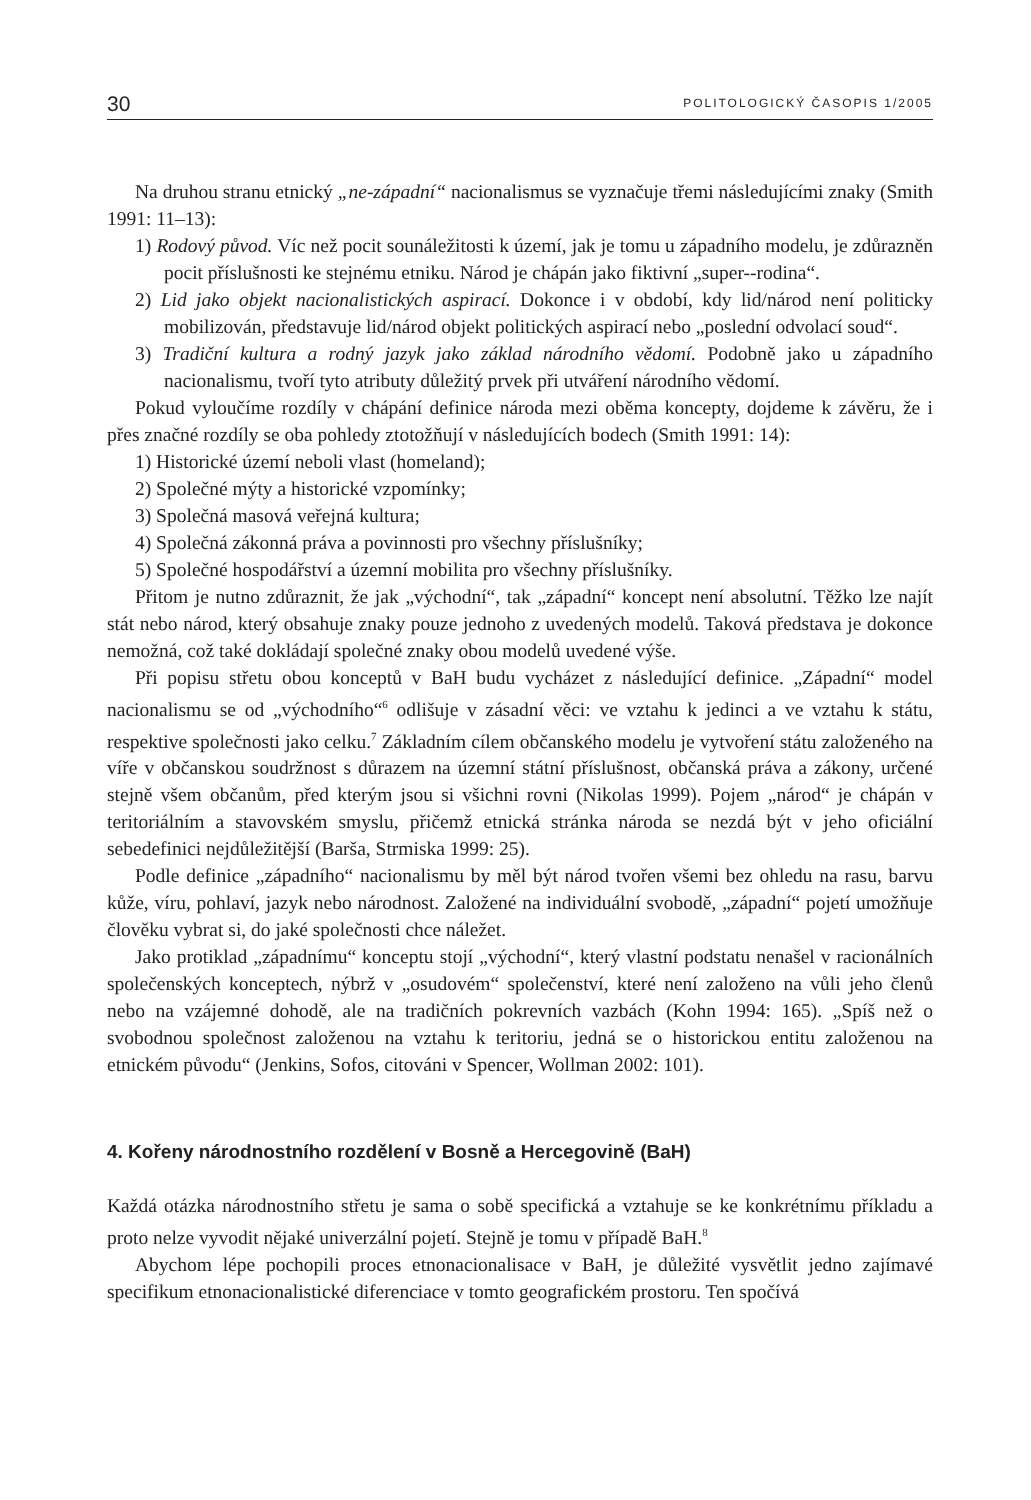30 POLITOLOGICKÝ ČASOPIS 1/2005
Na druhou stranu etnický „ne-západní“ nacionalismus se vyznačuje třemi následujícími znaky (Smith 1991: 11–13):
1) Rodový původ. Víc než pocit sounáležitosti k území, jak je tomu u západního modelu, je zdůrazněn pocit příslušnosti ke stejnému etniku. Národ je chápán jako fiktivní „super--rodina“.
2) Lid jako objekt nacionalistických aspirací. Dokonce i v období, kdy lid/národ není politicky mobilizován, představuje lid/národ objekt politických aspirací nebo „poslední odvolací soud“.
3) Tradiční kultura a rodný jazyk jako základ národního vědomí. Podobně jako u západního nacionalismu, tvoří tyto atributy důležitý prvek při utváření národního vědomí.
Pokud vyloučíme rozdíly v chápání definice národa mezi oběma koncepty, dojdeme k závěru, že i přes značné rozdíly se oba pohledy ztotožňují v následujících bodech (Smith 1991: 14):
1) Historické území neboli vlast (homeland);
2) Společné mýty a historické vzpomínky;
3) Společná masová veřejná kultura;
4) Společná zákonná práva a povinnosti pro všechny příslušníky;
5) Společné hospodářství a územní mobilita pro všechny příslušníky.
Přitom je nutno zdůraznit, že jak „východní“, tak „západní“ koncept není absolutní. Těžko lze najít stát nebo národ, který obsahuje znaky pouze jednoho z uvedených modelů. Taková představa je dokonce nemožná, což také dokládají společné znaky obou modelů uvedené výše.
Při popisu střetu obou konceptů v BaH budu vycházet z následující definice. „Západní“ model nacionalismu se od „východního“<sup>6</sup> odlišuje v zásadní věci: ve vztahu k jedinci a ve vztahu k státu, respektive společnosti jako celku.<sup>7</sup> Základním cílem občanského modelu je vytvoření státu založeného na víře v občanskou soudržnost s důrazem na územní státní příslušnost, občanská práva a zákony, určené stejně všem občanům, před kterým jsou si všichni rovni (Nikolas 1999). Pojem „národ“ je chápán v teritoriálním a stavovském smyslu, přičemž etnická stránka národa se nezdá být v jeho oficiální sebedefinici nejdůležitější (Barša, Strmiska 1999: 25).
Podle definice „západního“ nacionalismu by měl být národ tvořen všemi bez ohledu na rasu, barvu kůže, víru, pohlaví, jazyk nebo národnost. Založené na individuální svobodě, „západní“ pojetí umožňuje člověku vybrat si, do jaké společnosti chce náležet.
Jako protiklad „západnímu“ konceptu stojí „východní“, který vlastní podstatu nenašel v racionálních společenských konceptech, nýbrž v „osudovém“ společenství, které není založeno na vůli jeho členů nebo na vzájemné dohodě, ale na tradičních pokrevních vazbách (Kohn 1994: 165). „Spíš než o svobodnou společnost založenou na vztahu k teritoriu, jedná se o historickou entitu založenou na etnickém původu“ (Jenkins, Sofos, citováni v Spencer, Wollman 2002: 101).
4. Kořeny národnostního rozdělení v Bosně a Hercegovině (BaH)
Každá otázka národnostního střetu je sama o sobě specifická a vztahuje se ke konkrétnímu příkladu a proto nelze vyvodit nějaké univerzální pojetí. Stejně je tomu v případě BaH.<sup>8</sup>
Abychom lépe pochopili proces etnonacionalisace v BaH, je důležité vysvětlit jedno zajímavé specifikum etnonacionalistické diferenciace v tomto geografickém prostoru. Ten spočívá